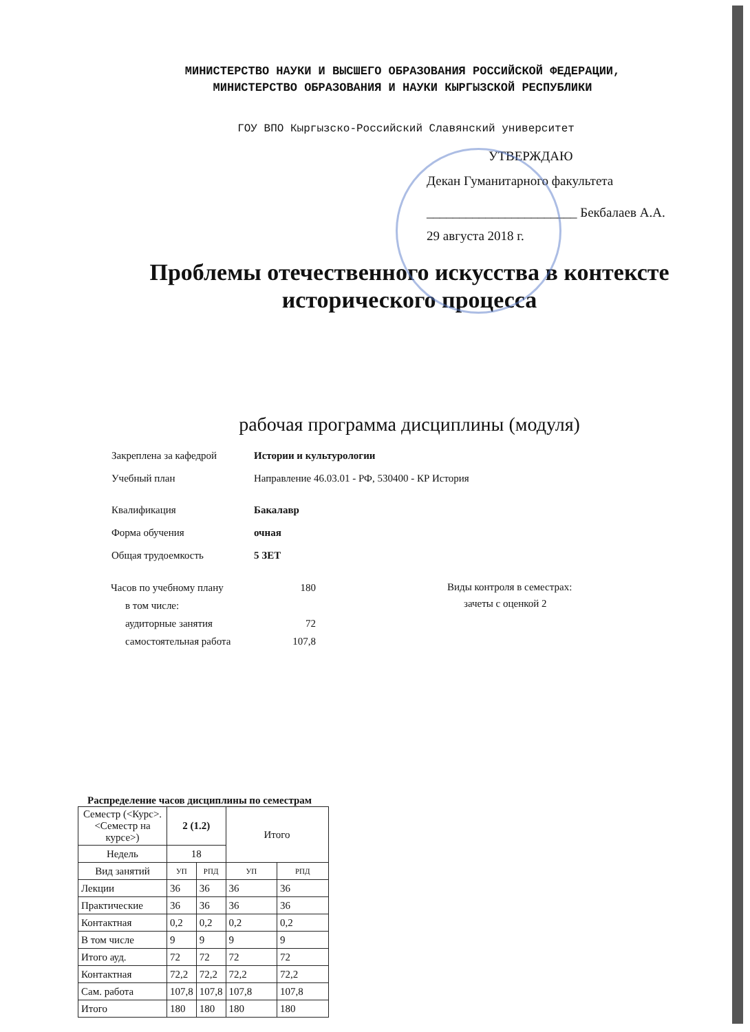МИНИСТЕРСТВО НАУКИ И ВЫСШЕГО ОБРАЗОВАНИЯ РОССИЙСКОЙ ФЕДЕРАЦИИ,
МИНИСТЕРСТВО ОБРАЗОВАНИЯ И НАУКИ КЫРГЫЗСКОЙ РЕСПУБЛИКИ
ГОУ ВПО Кыргызско-Российский Славянский университет
УТВЕРЖДАЮ
Декан Гуманитарного факультета
_______________________ Бекбалаев А.А.
29 августа 2018 г.
Проблемы отечественного искусства в контексте
исторического процесса
рабочая программа дисциплины (модуля)
| Закреплена за кафедрой | Истории и культурологии |
| Учебный план | Направление 46.03.01 - РФ, 530400 - КР История |
| Квалификация | Бакалавр |
| Форма обучения | очная |
| Общая трудоемкость | 5 ЗЕТ |
| Часов по учебному плану | 180 |
| в том числе: | |
| аудиторные занятия | 72 |
| самостоятельная работа | 107,8 |
Виды контроля в семестрах:
зачеты с оценкой 2
Распределение часов дисциплины по семестрам
| Семестр (<Курс>.<Семестр на курсе>) | 2 (1.2) | | Итого | |
| --- | --- | --- | --- | --- |
| Недель | 18 | | | |
| Вид занятий | УП | РПД | УП | РПД |
| Лекции | 36 | 36 | 36 | 36 |
| Практические | 36 | 36 | 36 | 36 |
| Контактная | 0,2 | 0,2 | 0,2 | 0,2 |
| В том числе | 9 | 9 | 9 | 9 |
| Итого ауд. | 72 | 72 | 72 | 72 |
| Контактная | 72,2 | 72,2 | 72,2 | 72,2 |
| Сам. работа | 107,8 | 107,8 | 107,8 | 107,8 |
| Итого | 180 | 180 | 180 | 180 |